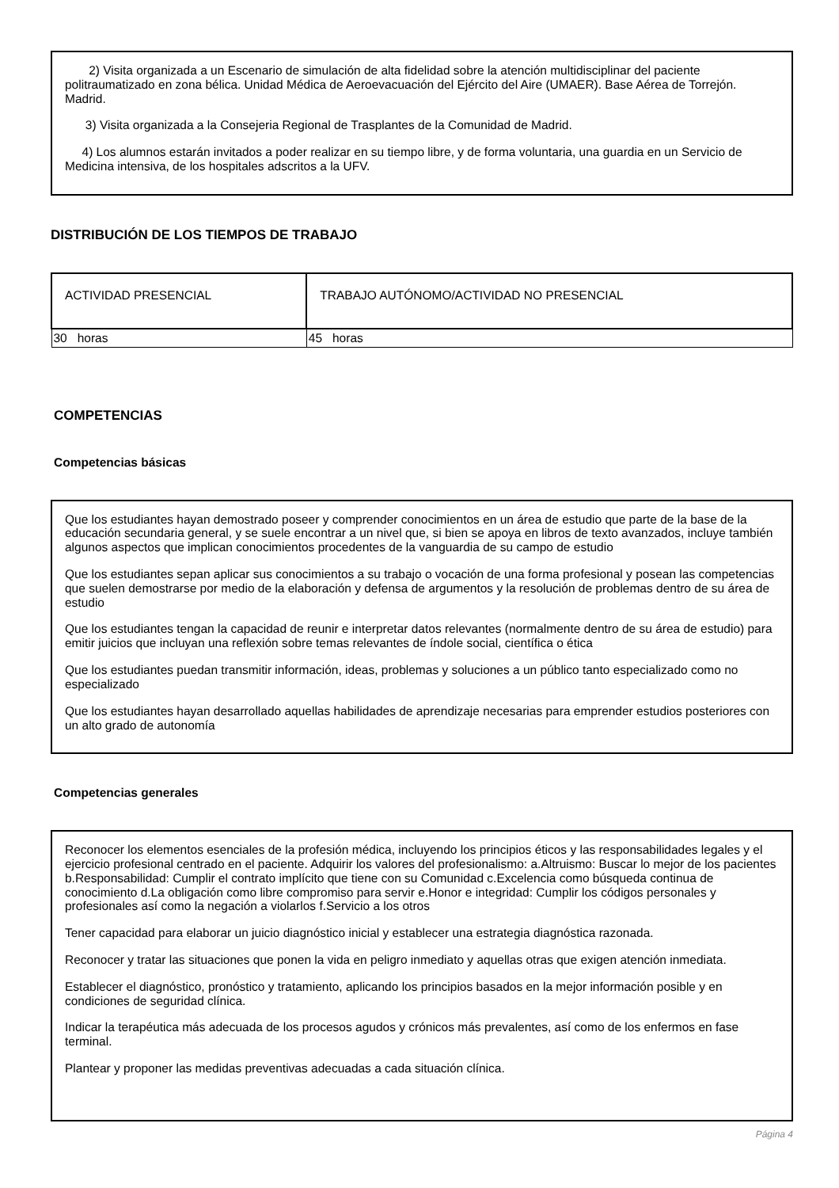2) Visita organizada a un Escenario de simulación de alta fidelidad sobre la atención multidisciplinar del paciente politraumatizado en zona bélica. Unidad Médica de Aeroevacuación del Ejército del Aire (UMAER). Base Aérea de Torrejón. Madrid.
3) Visita organizada a la Consejeria Regional de Trasplantes de la Comunidad de Madrid.
4) Los alumnos estarán invitados a poder realizar en su tiempo libre, y de forma voluntaria, una guardia en un Servicio de Medicina intensiva, de los hospitales adscritos a la UFV.
DISTRIBUCIÓN DE LOS TIEMPOS DE TRABAJO
| ACTIVIDAD PRESENCIAL | TRABAJO AUTÓNOMO/ACTIVIDAD NO PRESENCIAL |
| --- | --- |
| 30 horas | 45 horas |
COMPETENCIAS
Competencias básicas
Que los estudiantes hayan demostrado poseer y comprender conocimientos en un área de estudio que parte de la base de la educación secundaria general, y se suele encontrar a un nivel que, si bien se apoya en libros de texto avanzados, incluye también algunos aspectos que implican conocimientos procedentes de la vanguardia de su campo de estudio
Que los estudiantes sepan aplicar sus conocimientos a su trabajo o vocación de una forma profesional y posean las competencias que suelen demostrarse por medio de la elaboración y defensa de argumentos y la resolución de problemas dentro de su área de estudio
Que los estudiantes tengan la capacidad de reunir e interpretar datos relevantes (normalmente dentro de su área de estudio) para emitir juicios que incluyan una reflexión sobre temas relevantes de índole social, científica o ética
Que los estudiantes puedan transmitir información, ideas, problemas y soluciones a un público tanto especializado como no especializado
Que los estudiantes hayan desarrollado aquellas habilidades de aprendizaje necesarias para emprender estudios posteriores con un alto grado de autonomía
Competencias generales
Reconocer los elementos esenciales de la profesión médica, incluyendo los principios éticos y las responsabilidades legales y el ejercicio profesional centrado en el paciente. Adquirir los valores del profesionalismo: a.Altruismo: Buscar lo mejor de los pacientes b.Responsabilidad: Cumplir el contrato implícito que tiene con su Comunidad c.Excelencia como búsqueda continua de conocimiento d.La obligación como libre compromiso para servir e.Honor e integridad: Cumplir los códigos personales y profesionales así como la negación a violarlos f.Servicio a los otros
Tener capacidad para elaborar un juicio diagnóstico inicial y establecer una estrategia diagnóstica razonada.
Reconocer y tratar las situaciones que ponen la vida en peligro inmediato y aquellas otras que exigen atención inmediata.
Establecer el diagnóstico, pronóstico y tratamiento, aplicando los principios basados en la mejor información posible y en condiciones de seguridad clínica.
Indicar la terapéutica más adecuada de los procesos agudos y crónicos más prevalentes, así como de los enfermos en fase terminal.
Plantear y proponer las medidas preventivas adecuadas a cada situación clínica.
Página 4